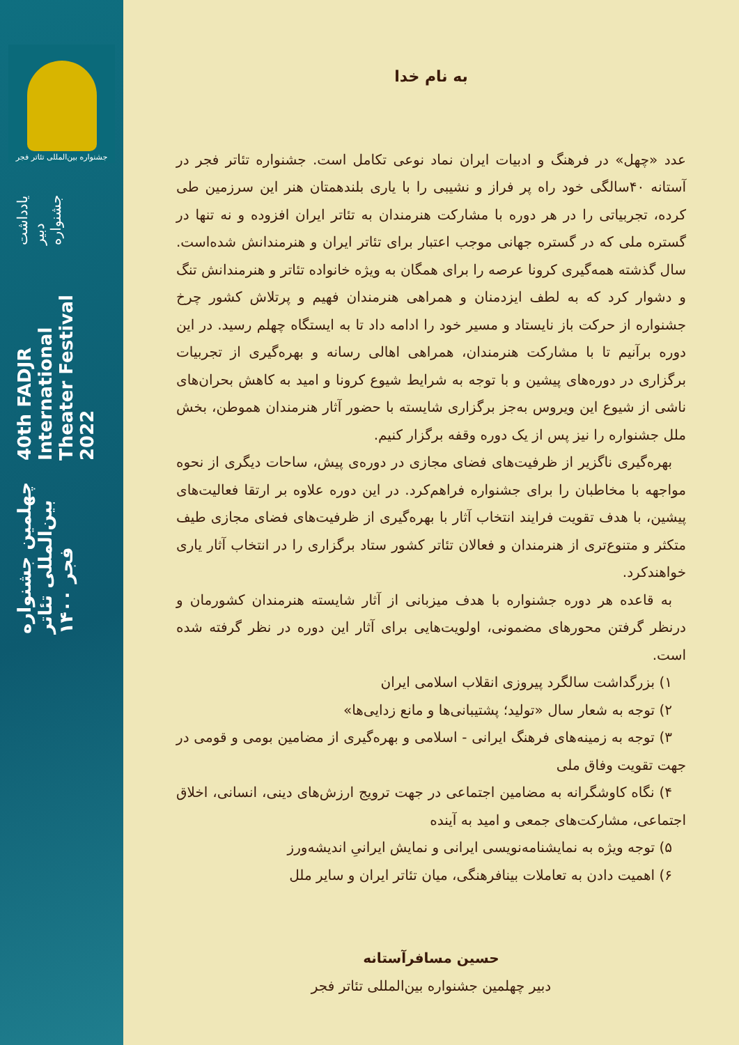جشنواره بین‌المللی تئاتر فجر
چهلمین جشنواره بین‌المللی تئاتر فجر ۱۴۰۰
40th FADJR International Theater Festival 2022
یادداشت دبیر جشنواره
به نام خدا
عدد «چهل» در فرهنگ و ادبیات ایران نماد نوعی تکامل است. جشنواره تئاتر فجر در آستانه ۴۰سالگی خود راه پر فراز و نشیبی را با یاری بلندهمتان هنر این سرزمین طی کرده، تجربیاتی را در هر دوره با مشارکت هنرمندان به تئاتر ایران افزوده و نه تنها در گستره ملی که در گستره جهانی موجب اعتبار برای تئاتر ایران و هنرمندانش شده‌است. سال گذشته همه‌گیری کرونا عرصه را برای همگان به ویژه خانواده تئاتر و هنرمندانش تنگ و دشوار کرد که به لطف ایزدمنان و همراهی هنرمندان فهیم و پرتلاش کشور چرخ جشنواره از حرکت باز نایستاد و مسیر خود را ادامه داد تا به ایستگاه چهلم رسید. در این دوره برآنیم تا با مشارکت هنرمندان، همراهی اهالی رسانه و بهره‌گیری از تجربیات برگزاری در دوره‌های پیشین و با توجه به شرایط شیوع کرونا و امید به کاهش بحران‌های ناشی از شیوع این ویروس به‌جز برگزاری شایسته با حضور آثار هنرمندان هموطن، بخش ملل جشنواره را نیز پس از یک دوره وقفه برگزار کنیم.
 بهره‌گیری ناگزیر از ظرفیت‌های فضای مجازی در دوره‌ی پیش، ساحات دیگری از نحوه مواجهه با مخاطبان را برای جشنواره فراهم‌کرد. در این دوره علاوه بر ارتقا فعالیت‌های پیشین، با هدف تقویت فرایند انتخاب آثار با بهره‌گیری از ظرفیت‌های فضای مجازی طیف متکثر و متنوع‌تری از هنرمندان و فعالان تئاتر کشور ستاد برگزاری را در انتخاب آثار یاری خواهندکرد.
 به قاعده هر دوره جشنواره با هدف میزبانی از آثار شایسته هنرمندان کشورمان و درنظر گرفتن محورهای مضمونی، اولویت‌هایی برای آثار این دوره در نظر گرفته شده است.
 ۱) بزرگداشت سالگرد پیروزی انقلاب اسلامی ایران
 ۲) توجه به شعار سال «تولید؛ پشتیبانی‌ها و مانع زدایی‌ها»
 ۳) توجه به زمینه‌های فرهنگ ایرانی - اسلامی و بهره‌گیری از مضامین بومی و قومی در جهت تقویت وفاق ملی
 ۴) نگاه کاوشگرانه به مضامین اجتماعی در جهت ترویج ارزش‌های دینی، انسانی، اخلاق اجتماعی، مشارکت‌های جمعی و امید به آینده
 ۵) توجه ویژه به نمایشنامه‌نویسی ایرانی و نمایش ایرانیِ اندیشه‌ورز
 ۶) اهمیت دادن به تعاملات بینافرهنگی، میان تئاتر ایران و سایر ملل
حسین مسافرآستانه
دبیر چهلمین جشنواره بین‌المللی تئاتر فجر